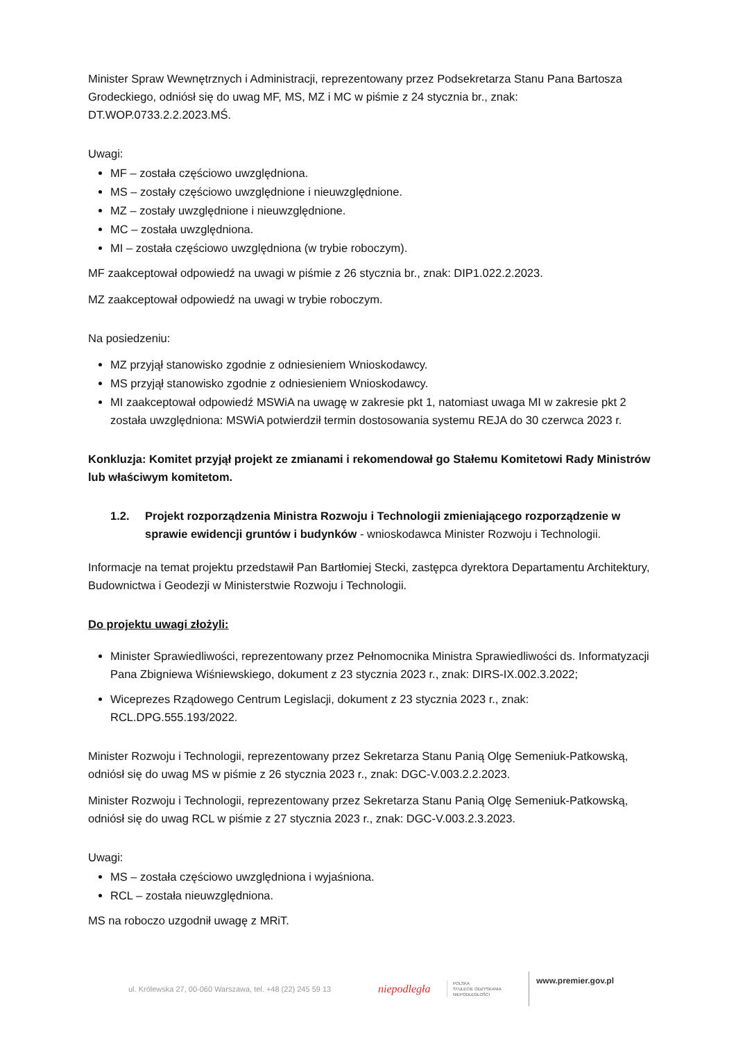Minister Spraw Wewnętrznych i Administracji, reprezentowany przez Podsekretarza Stanu Pana Bartosza Grodeckiego, odniósł się do uwag MF, MS, MZ i MC w piśmie z 24 stycznia br., znak: DT.WOP.0733.2.2.2023.MŚ.
Uwagi:
MF – została częściowo uwzględniona.
MS – zostały częściowo uwzględnione i nieuwzględnione.
MZ – zostały uwzględnione i nieuwzględnione.
MC – została uwzględniona.
MI – została częściowo uwzględniona (w trybie roboczym).
MF zaakceptował odpowiedź na uwagi w piśmie z 26 stycznia br., znak: DIP1.022.2.2023.
MZ zaakceptował odpowiedź na uwagi w trybie roboczym.
Na posiedzeniu:
MZ przyjął stanowisko zgodnie z odniesieniem Wnioskodawcy.
MS przyjął stanowisko zgodnie z odniesieniem Wnioskodawcy.
MI zaakceptował odpowiedź MSWiA na uwagę w zakresie pkt 1, natomiast uwaga MI w zakresie pkt 2 została uwzględniona: MSWiA potwierdził termin dostosowania systemu REJA do 30 czerwca 2023 r.
Konkluzja: Komitet przyjął projekt ze zmianami i rekomendował go Stałemu Komitetowi Rady Ministrów lub właściwym komitetom.
1.2. Projekt rozporządzenia Ministra Rozwoju i Technologii zmieniającego rozporządzenie w sprawie ewidencji gruntów i budynków - wnioskodawca Minister Rozwoju i Technologii.
Informacje na temat projektu przedstawił Pan Bartłomiej Stecki, zastępca dyrektora Departamentu Architektury, Budownictwa i Geodezji w Ministerstwie Rozwoju i Technologii.
Do projektu uwagi złożyli:
Minister Sprawiedliwości, reprezentowany przez Pełnomocnika Ministra Sprawiedliwości ds. Informatyzacji Pana Zbigniewa Wiśniewskiego, dokument z 23 stycznia 2023 r., znak: DIRS-IX.002.3.2022;
Wiceprezes Rządowego Centrum Legislacji, dokument z 23 stycznia 2023 r., znak: RCL.DPG.555.193/2022.
Minister Rozwoju i Technologii, reprezentowany przez Sekretarza Stanu Panią Olgę Semeniuk-Patkowską, odniósł się do uwag MS w piśmie z 26 stycznia 2023 r., znak: DGC-V.003.2.2.2023.
Minister Rozwoju i Technologii, reprezentowany przez Sekretarza Stanu Panią Olgę Semeniuk-Patkowską, odniósł się do uwag RCL w piśmie z 27 stycznia 2023 r., znak: DGC-V.003.2.3.2023.
Uwagi:
MS – została częściowo uwzględniona i wyjaśniona.
RCL – została nieuwzględniona.
MS na roboczo uzgodnił uwagę z MRiT.
ul. Królewska 27, 00-060 Warszawa, tel. +48 (22) 245 59 13
niepodległa
POLSKA
STULECIE ODZYSKANIA
NIEPODLEGŁOŚCI
www.premier.gov.pl